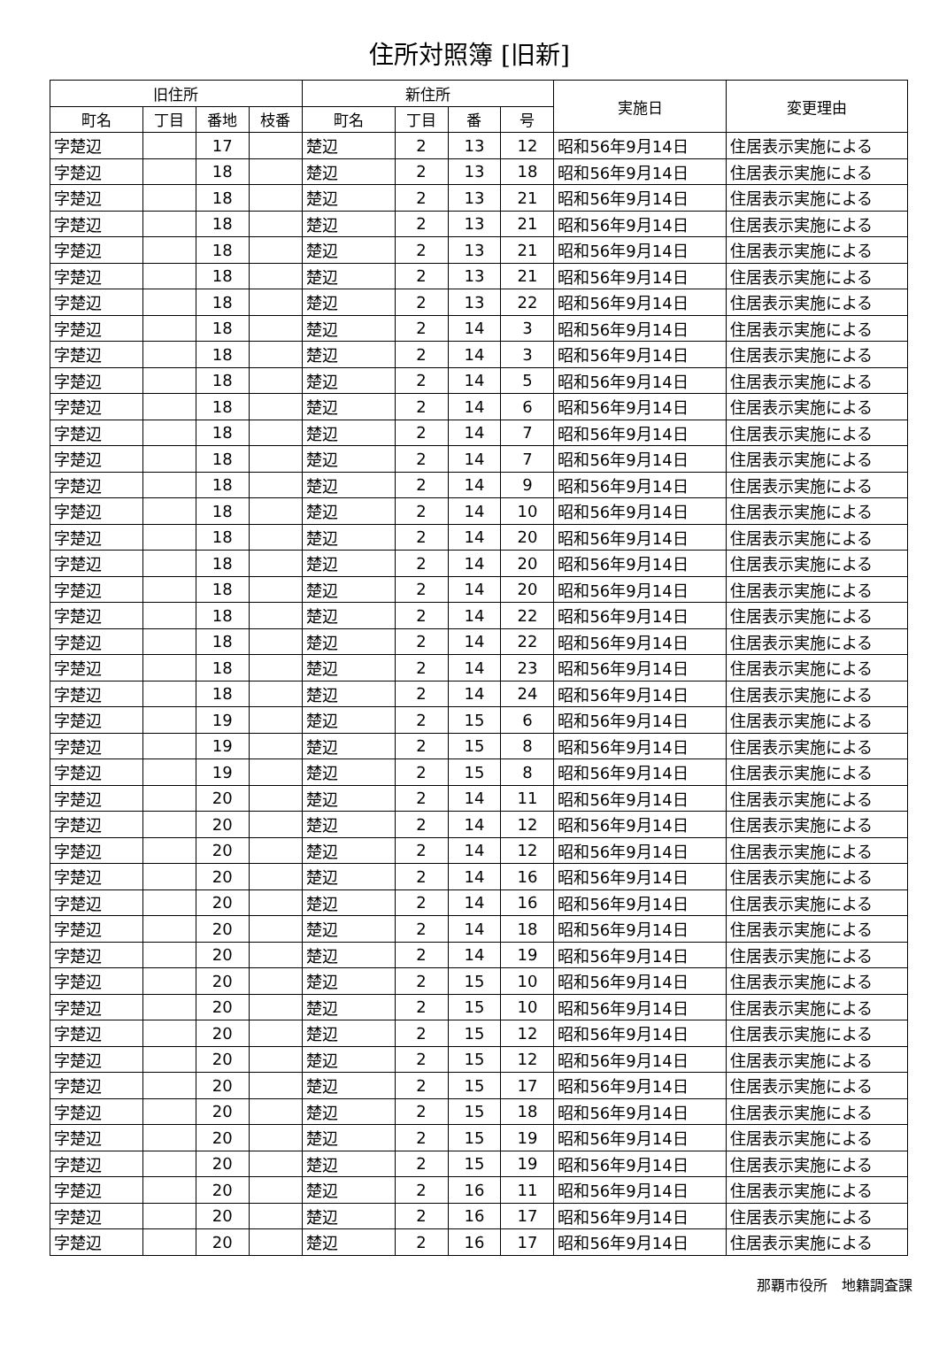住所対照簿 [旧新]
| 旧住所 | | | | 新住所 | | | | 実施日 | 変更理由 |
| --- | --- | --- | --- | --- | --- | --- | --- | --- | --- |
| 町名 | 丁目 | 番地 | 枝番 | 町名 | 丁目 | 番 | 号 | | |
| 字楚辺 | | 17 | | 楚辺 | 2 | 13 | 12 | 昭和56年9月14日 | 住居表示実施による |
| 字楚辺 | | 18 | | 楚辺 | 2 | 13 | 18 | 昭和56年9月14日 | 住居表示実施による |
| 字楚辺 | | 18 | | 楚辺 | 2 | 13 | 21 | 昭和56年9月14日 | 住居表示実施による |
| 字楚辺 | | 18 | | 楚辺 | 2 | 13 | 21 | 昭和56年9月14日 | 住居表示実施による |
| 字楚辺 | | 18 | | 楚辺 | 2 | 13 | 21 | 昭和56年9月14日 | 住居表示実施による |
| 字楚辺 | | 18 | | 楚辺 | 2 | 13 | 21 | 昭和56年9月14日 | 住居表示実施による |
| 字楚辺 | | 18 | | 楚辺 | 2 | 13 | 22 | 昭和56年9月14日 | 住居表示実施による |
| 字楚辺 | | 18 | | 楚辺 | 2 | 14 | 3 | 昭和56年9月14日 | 住居表示実施による |
| 字楚辺 | | 18 | | 楚辺 | 2 | 14 | 3 | 昭和56年9月14日 | 住居表示実施による |
| 字楚辺 | | 18 | | 楚辺 | 2 | 14 | 5 | 昭和56年9月14日 | 住居表示実施による |
| 字楚辺 | | 18 | | 楚辺 | 2 | 14 | 6 | 昭和56年9月14日 | 住居表示実施による |
| 字楚辺 | | 18 | | 楚辺 | 2 | 14 | 7 | 昭和56年9月14日 | 住居表示実施による |
| 字楚辺 | | 18 | | 楚辺 | 2 | 14 | 7 | 昭和56年9月14日 | 住居表示実施による |
| 字楚辺 | | 18 | | 楚辺 | 2 | 14 | 9 | 昭和56年9月14日 | 住居表示実施による |
| 字楚辺 | | 18 | | 楚辺 | 2 | 14 | 10 | 昭和56年9月14日 | 住居表示実施による |
| 字楚辺 | | 18 | | 楚辺 | 2 | 14 | 20 | 昭和56年9月14日 | 住居表示実施による |
| 字楚辺 | | 18 | | 楚辺 | 2 | 14 | 20 | 昭和56年9月14日 | 住居表示実施による |
| 字楚辺 | | 18 | | 楚辺 | 2 | 14 | 20 | 昭和56年9月14日 | 住居表示実施による |
| 字楚辺 | | 18 | | 楚辺 | 2 | 14 | 22 | 昭和56年9月14日 | 住居表示実施による |
| 字楚辺 | | 18 | | 楚辺 | 2 | 14 | 22 | 昭和56年9月14日 | 住居表示実施による |
| 字楚辺 | | 18 | | 楚辺 | 2 | 14 | 23 | 昭和56年9月14日 | 住居表示実施による |
| 字楚辺 | | 18 | | 楚辺 | 2 | 14 | 24 | 昭和56年9月14日 | 住居表示実施による |
| 字楚辺 | | 19 | | 楚辺 | 2 | 15 | 6 | 昭和56年9月14日 | 住居表示実施による |
| 字楚辺 | | 19 | | 楚辺 | 2 | 15 | 8 | 昭和56年9月14日 | 住居表示実施による |
| 字楚辺 | | 19 | | 楚辺 | 2 | 15 | 8 | 昭和56年9月14日 | 住居表示実施による |
| 字楚辺 | | 20 | | 楚辺 | 2 | 14 | 11 | 昭和56年9月14日 | 住居表示実施による |
| 字楚辺 | | 20 | | 楚辺 | 2 | 14 | 12 | 昭和56年9月14日 | 住居表示実施による |
| 字楚辺 | | 20 | | 楚辺 | 2 | 14 | 12 | 昭和56年9月14日 | 住居表示実施による |
| 字楚辺 | | 20 | | 楚辺 | 2 | 14 | 16 | 昭和56年9月14日 | 住居表示実施による |
| 字楚辺 | | 20 | | 楚辺 | 2 | 14 | 16 | 昭和56年9月14日 | 住居表示実施による |
| 字楚辺 | | 20 | | 楚辺 | 2 | 14 | 18 | 昭和56年9月14日 | 住居表示実施による |
| 字楚辺 | | 20 | | 楚辺 | 2 | 14 | 19 | 昭和56年9月14日 | 住居表示実施による |
| 字楚辺 | | 20 | | 楚辺 | 2 | 15 | 10 | 昭和56年9月14日 | 住居表示実施による |
| 字楚辺 | | 20 | | 楚辺 | 2 | 15 | 10 | 昭和56年9月14日 | 住居表示実施による |
| 字楚辺 | | 20 | | 楚辺 | 2 | 15 | 12 | 昭和56年9月14日 | 住居表示実施による |
| 字楚辺 | | 20 | | 楚辺 | 2 | 15 | 12 | 昭和56年9月14日 | 住居表示実施による |
| 字楚辺 | | 20 | | 楚辺 | 2 | 15 | 17 | 昭和56年9月14日 | 住居表示実施による |
| 字楚辺 | | 20 | | 楚辺 | 2 | 15 | 18 | 昭和56年9月14日 | 住居表示実施による |
| 字楚辺 | | 20 | | 楚辺 | 2 | 15 | 19 | 昭和56年9月14日 | 住居表示実施による |
| 字楚辺 | | 20 | | 楚辺 | 2 | 15 | 19 | 昭和56年9月14日 | 住居表示実施による |
| 字楚辺 | | 20 | | 楚辺 | 2 | 16 | 11 | 昭和56年9月14日 | 住居表示実施による |
| 字楚辺 | | 20 | | 楚辺 | 2 | 16 | 17 | 昭和56年9月14日 | 住居表示実施による |
| 字楚辺 | | 20 | | 楚辺 | 2 | 16 | 17 | 昭和56年9月14日 | 住居表示実施による |
那覇市役所　地籍調査課